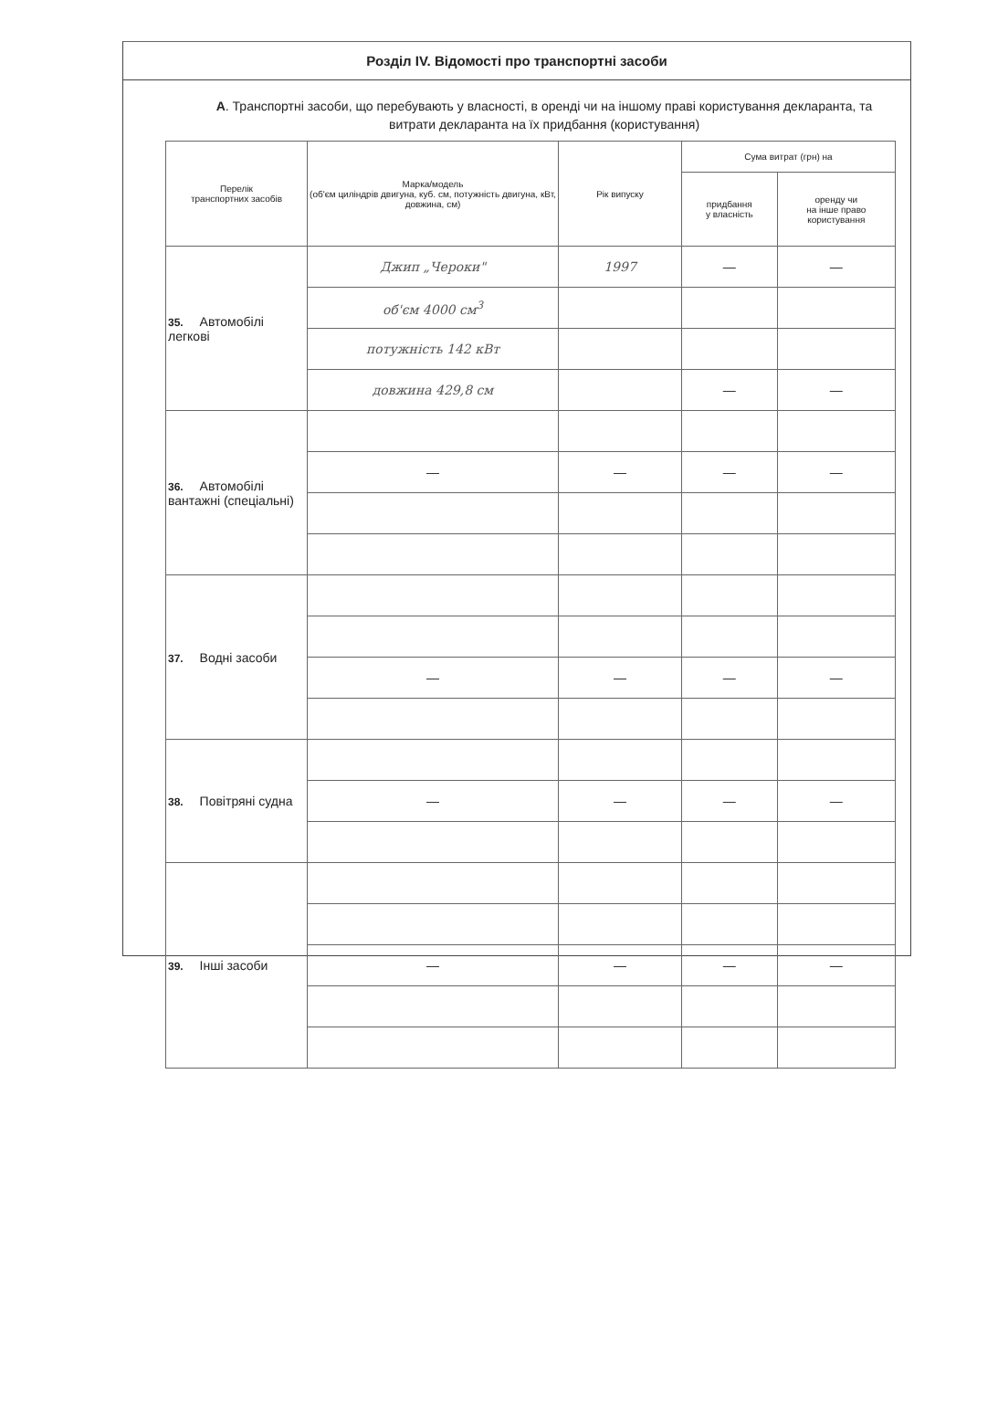Розділ IV. Відомості про транспортні засоби
А. Транспортні засоби, що перебувають у власності, в оренді чи на іншому праві користування декларанта, та витрати декларанта на їх придбання (користування)
| Перелік транспортних засобів | Марка/модель (об'єм циліндрів двигуна, куб. см, потужність двигуна, кВт, довжина, см) | Рік випуску | Сума витрат (грн) на | |
| --- | --- | --- | --- | --- |
| | | | придбання у власність | оренду чи на інше право користування |
| 35. Автомобілі легкові | Джип „Чероки" | 1997 | — | — |
| | об'єм 4000 см<sup>3</sup> | | | |
| | потужність 142 кВт | | | |
| | довжина 429,8 см | | — | — |
| 36. Автомобілі вантажні (спеціальні) | | | | |
| | — | — | — | — |
| 37. Водні засоби | | | | |
| | — | — | — | — |
| 38. Повітряні судна | | | | |
| | — | — | — | — |
| 39. Інші засоби | | | | |
| | — | — | — | — |